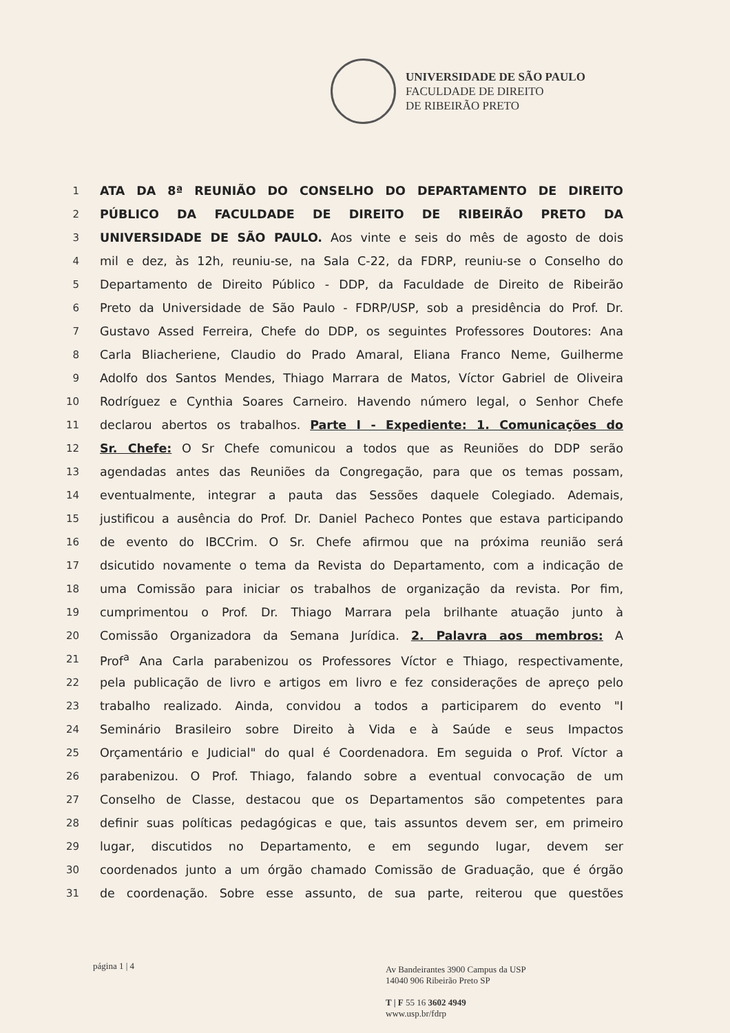UNIVERSIDADE DE SÃO PAULO
FACULDADE DE DIREITO
DE RIBEIRÃO PRETO
1 ATA DA 8ª REUNIÃO DO CONSELHO DO DEPARTAMENTO DE DIREITO
2 PÚBLICO DA FACULDADE DE DIREITO DE RIBEIRÃO PRETO DA
3 UNIVERSIDADE DE SÃO PAULO. Aos vinte e seis do mês de agosto de dois
4 mil e dez, às 12h, reuniu-se, na Sala C-22, da FDRP, reuniu-se o Conselho do
5 Departamento de Direito Público - DDP, da Faculdade de Direito de Ribeirão
6 Preto da Universidade de São Paulo - FDRP/USP, sob a presidência do Prof. Dr.
7 Gustavo Assed Ferreira, Chefe do DDP, os seguintes Professores Doutores: Ana
8 Carla Bliacheriene, Claudio do Prado Amaral, Eliana Franco Neme, Guilherme
9 Adolfo dos Santos Mendes, Thiago Marrara de Matos, Víctor Gabriel de Oliveira
10 Rodríguez e Cynthia Soares Carneiro. Havendo número legal, o Senhor Chefe
11 declarou abertos os trabalhos. Parte I - Expediente: 1. Comunicações do
12 Sr. Chefe: O Sr Chefe comunicou a todos que as Reuniões do DDP serão
13 agendadas antes das Reuniões da Congregação, para que os temas possam,
14 eventualmente, integrar a pauta das Sessões daquele Colegiado. Ademais,
15 justificou a ausência do Prof. Dr. Daniel Pacheco Pontes que estava participando
16 de evento do IBCCrim. O Sr. Chefe afirmou que na próxima reunião será
17 dsicutido novamente o tema da Revista do Departamento, com a indicação de
18 uma Comissão para iniciar os trabalhos de organização da revista. Por fim,
19 cumprimentou o Prof. Dr. Thiago Marrara pela brilhante atuação junto à
20 Comissão Organizadora da Semana Jurídica. 2. Palavra aos membros: A
21 Prof<sup>a</sup> Ana Carla parabenizou os Professores Víctor e Thiago, respectivamente,
22 pela publicação de livro e artigos em livro e fez considerações de apreço pelo
23 trabalho realizado. Ainda, convidou a todos a participarem do evento "I
24 Seminário Brasileiro sobre Direito à Vida e à Saúde e seus Impactos
25 Orçamentário e Judicial" do qual é Coordenadora. Em seguida o Prof. Víctor a
26 parabenizou. O Prof. Thiago, falando sobre a eventual convocação de um
27 Conselho de Classe, destacou que os Departamentos são competentes para
28 definir suas políticas pedagógicas e que, tais assuntos devem ser, em primeiro
29 lugar, discutidos no Departamento, e em segundo lugar, devem ser
30 coordenados junto a um órgão chamado Comissão de Graduação, que é órgão
31 de coordenação. Sobre esse assunto, de sua parte, reiterou que questões
página 1 | 4
Av Bandeirantes 3900 Campus da USP
14040 906 Ribeirão Preto SP
T | F 55 16 3602 4949
www.usp.br/fdrp